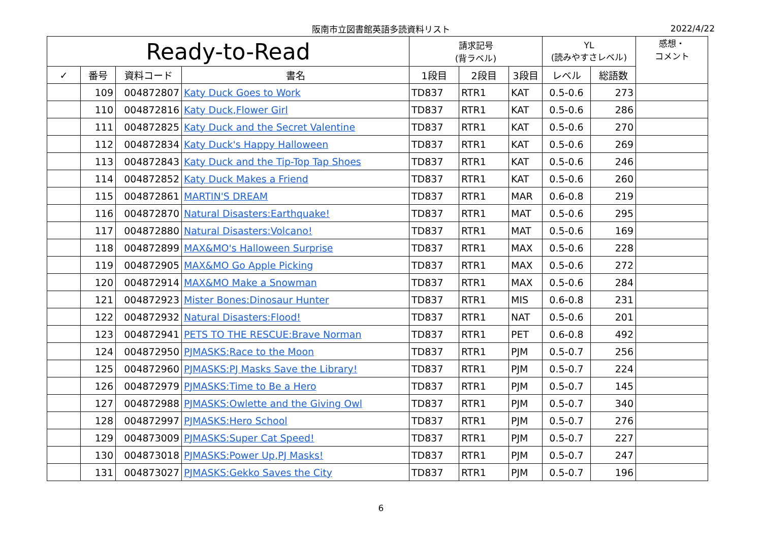阪南市立図書館英語多読資料リスト 2022/4/22
| Ready-to-Read | | | | 請求記号 (背ラベル) | | | YL (読みやすさレベル) | | 感想・ コメント |
| --- | --- | --- | --- | --- | --- | --- | --- | --- | --- |
| ✓ | 番号 | 資料コード | 書名 | 1段目 | 2段目 | 3段目 | レベル | 総語数 | |
| | 109 | 004872807 | Katy Duck Goes to Work | TD837 | RTR1 | KAT | 0.5-0.6 | 273 | |
| | 110 | 004872816 | Katy Duck,Flower Girl | TD837 | RTR1 | KAT | 0.5-0.6 | 286 | |
| | 111 | 004872825 | Katy Duck and the Secret Valentine | TD837 | RTR1 | KAT | 0.5-0.6 | 270 | |
| | 112 | 004872834 | Katy Duck's Happy Halloween | TD837 | RTR1 | KAT | 0.5-0.6 | 269 | |
| | 113 | 004872843 | Katy Duck and the Tip-Top Tap Shoes | TD837 | RTR1 | KAT | 0.5-0.6 | 246 | |
| | 114 | 004872852 | Katy Duck Makes a Friend | TD837 | RTR1 | KAT | 0.5-0.6 | 260 | |
| | 115 | 004872861 | MARTIN'S DREAM | TD837 | RTR1 | MAR | 0.6-0.8 | 219 | |
| | 116 | 004872870 | Natural Disasters:Earthquake! | TD837 | RTR1 | MAT | 0.5-0.6 | 295 | |
| | 117 | 004872880 | Natural Disasters:Volcano! | TD837 | RTR1 | MAT | 0.5-0.6 | 169 | |
| | 118 | 004872899 | MAX&MO's Halloween Surprise | TD837 | RTR1 | MAX | 0.5-0.6 | 228 | |
| | 119 | 004872905 | MAX&MO Go Apple Picking | TD837 | RTR1 | MAX | 0.5-0.6 | 272 | |
| | 120 | 004872914 | MAX&MO Make a Snowman | TD837 | RTR1 | MAX | 0.5-0.6 | 284 | |
| | 121 | 004872923 | Mister Bones:Dinosaur Hunter | TD837 | RTR1 | MIS | 0.6-0.8 | 231 | |
| | 122 | 004872932 | Natural Disasters:Flood! | TD837 | RTR1 | NAT | 0.5-0.6 | 201 | |
| | 123 | 004872941 | PETS TO THE RESCUE:Brave Norman | TD837 | RTR1 | PET | 0.6-0.8 | 492 | |
| | 124 | 004872950 | PJMASKS:Race to the Moon | TD837 | RTR1 | PJM | 0.5-0.7 | 256 | |
| | 125 | 004872960 | PJMASKS:PJ Masks Save the Library! | TD837 | RTR1 | PJM | 0.5-0.7 | 224 | |
| | 126 | 004872979 | PJMASKS:Time to Be a Hero | TD837 | RTR1 | PJM | 0.5-0.7 | 145 | |
| | 127 | 004872988 | PJMASKS:Owlette and the Giving Owl | TD837 | RTR1 | PJM | 0.5-0.7 | 340 | |
| | 128 | 004872997 | PJMASKS:Hero School | TD837 | RTR1 | PJM | 0.5-0.7 | 276 | |
| | 129 | 004873009 | PJMASKS:Super Cat Speed! | TD837 | RTR1 | PJM | 0.5-0.7 | 227 | |
| | 130 | 004873018 | PJMASKS:Power Up,PJ Masks! | TD837 | RTR1 | PJM | 0.5-0.7 | 247 | |
| | 131 | 004873027 | PJMASKS:Gekko Saves the City | TD837 | RTR1 | PJM | 0.5-0.7 | 196 | |
6